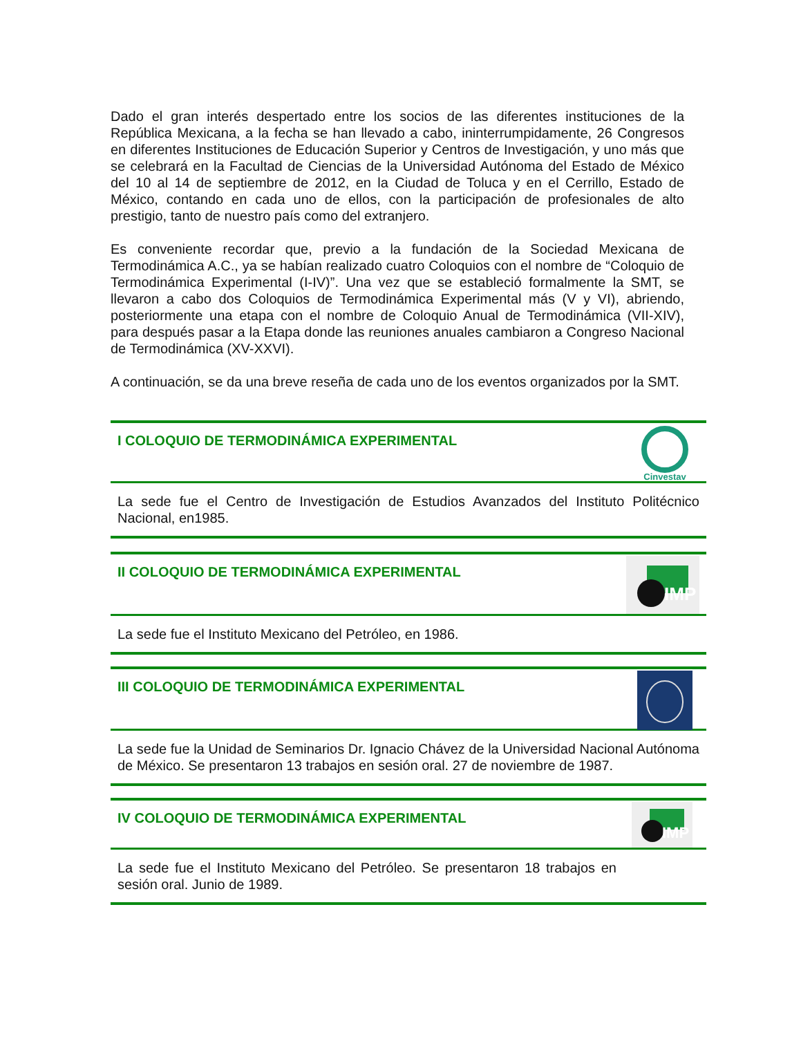Dado el gran interés despertado entre los socios de las diferentes instituciones de la República Mexicana, a la fecha se han llevado a cabo, ininterrumpidamente, 26 Congresos en diferentes Instituciones de Educación Superior y Centros de Investigación, y uno más que se celebrará en la Facultad de Ciencias de la Universidad Autónoma del Estado de México del 10 al 14 de septiembre de 2012, en la Ciudad de Toluca y en el Cerrillo, Estado de México, contando en cada uno de ellos, con la participación de profesionales de alto prestigio, tanto de nuestro país como del extranjero.
Es conveniente recordar que, previo a la fundación de la Sociedad Mexicana de Termodinámica A.C., ya se habían realizado cuatro Coloquios con el nombre de “Coloquio de Termodinámica Experimental (I-IV)”. Una vez que se estableció formalmente la SMT, se llevaron a cabo dos Coloquios de Termodinámica Experimental más (V y VI), abriendo, posteriormente una etapa con el nombre de Coloquio Anual de Termodinámica (VII-XIV), para después pasar a la Etapa donde las reuniones anuales cambiaron a Congreso Nacional de Termodinámica (XV-XXVI).
A continuación, se da una breve reseña de cada uno de los eventos organizados por la SMT.
I COLOQUIO DE TERMODINÁMICA EXPERIMENTAL
Cinvestav
La sede fue el Centro de Investigación de Estudios Avanzados del Instituto Politécnico Nacional, en1985.
II COLOQUIO DE TERMODINÁMICA EXPERIMENTAL
IMP
La sede fue el Instituto Mexicano del Petróleo, en 1986.
III COLOQUIO DE TERMODINÁMICA EXPERIMENTAL
La sede fue la Unidad de Seminarios Dr. Ignacio Chávez de la Universidad Nacional Autónoma de México. Se presentaron 13 trabajos en sesión oral. 27 de noviembre de 1987.
IV COLOQUIO DE TERMODINÁMICA EXPERIMENTAL
IMP
La sede fue el Instituto Mexicano del Petróleo. Se presentaron 18 trabajos en sesión oral. Junio de 1989.